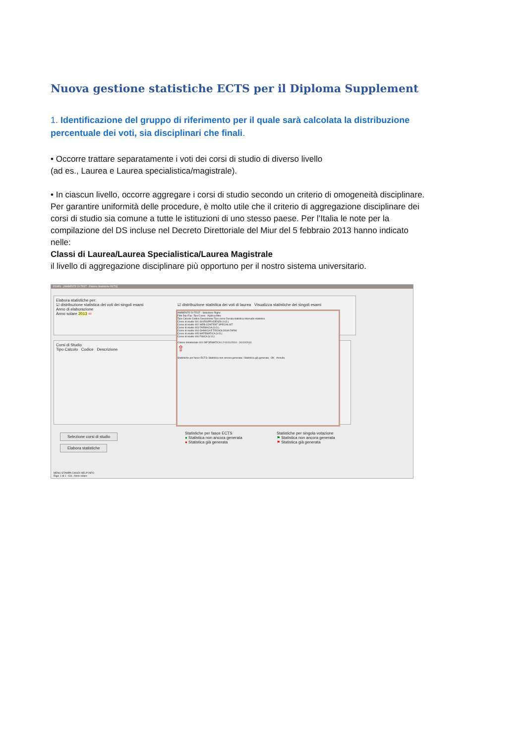Nuova gestione statistiche ECTS per il Diploma Supplement
1. Identificazione del gruppo di riferimento per il quale sarà calcolata la distribuzione percentuale dei voti, sia disciplinari che finali.
• Occorre trattare separatamente i voti dei corsi di studio di diverso livello
(ad es., Laurea e Laurea specialistica/magistrale).
• In ciascun livello, occorre aggregare i corsi di studio secondo un criterio di omogeneità disciplinare. Per garantire uniformità delle procedure, è molto utile che il criterio di aggregazione disciplinare dei corsi di studio sia comune a tutte le istituzioni di uno stesso paese. Per l’Italia le note per la compilazione del DS incluse nel Decreto Direttoriale del Miur del 5 febbraio 2013 hanno indicato nelle:
Classi di Laurea/Laurea Specialistica/Laurea Magistrale
il livello di aggregazione disciplinare più opportuno per il nostro sistema universitario.
ESSE3 - [AMBIENTE DI TEST - Elabora Statistiche ECTS]
Elabora statistiche per:
☑ distribuzione statistica dei voti dei singoli esami ☑ distribuzione statistica dei voti di laurea Visualizza statistiche dei singoli esami
Anno di elaborazione
Anno solare 2013 ⇦
Corsi di Studio
Tipo Calcolo Codice Descrizione
AMBIENTE DI TEST - Selezione Righe
Filtri Dip./Fac. Tipo Corso Applica filtro
Tipo Calcolo Codice Descrizione Tipo corso Durata statistica Intervallo statistico
Corso di studio 001 GIURISPRUDENZA (V.O.)
Corso di studio 002 WEB CONTENT SPECIALIST
Corso di studio 003 FARMACIA (V.O.)
Corso di studio 004 CHIMICA E TECNOLOGIA FARM.
Corso di studio 005 MATEMATICA (V.O.)
Corso di studio 006 FISICA (V.O.)
Classe ministeriale 401 INFORMATICA L2 01/11/2010 - 31/10/2013
⇧
Statistiche per fasce ECTS: Statistica non ancora generata / Statistica già generata OK Annulla
Selezione corsi di studio
Elabora statistiche
Statistiche per fasce ECTS
● Statistica non ancora generata
● Statistica già generata
Statistiche per singola votazione
⚑ Statistica non ancora generata
⚑ Statistica già generata
MENU STAMPA CHIUDI HELP INFO
Riga: 1 di 1 - Col.: Anno solare